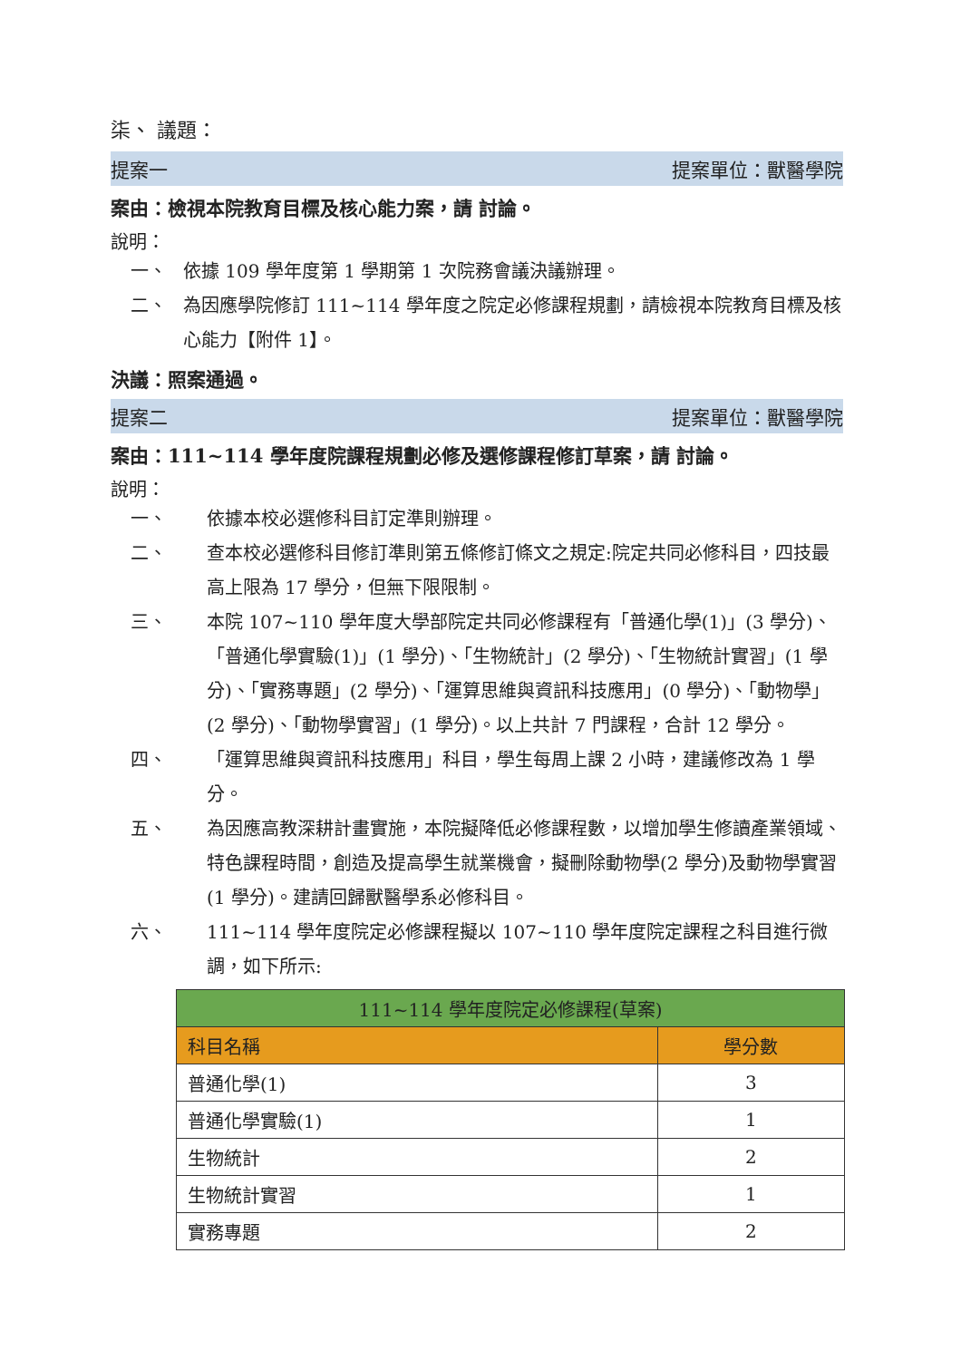柒、 議題：
提案一 提案單位：獸醫學院
案由：檢視本院教育目標及核心能力案，請 討論。
說明：
一、 依據 109 學年度第 1 學期第 1 次院務會議決議辦理。
二、 為因應學院修訂 111~114 學年度之院定必修課程規劃，請檢視本院教育目標及核心能力【附件 1】。
決議：照案通過。
提案二 提案單位：獸醫學院
案由：111~114 學年度院課程規劃必修及選修課程修訂草案，請 討論。
說明：
一、 依據本校必選修科目訂定準則辦理。
二、 查本校必選修科目修訂準則第五條修訂條文之規定:院定共同必修科目，四技最高上限為 17 學分，但無下限限制。
三、 本院 107~110 學年度大學部院定共同必修課程有「普通化學(1)」(3 學分)、「普通化學實驗(1)」(1 學分)、「生物統計」(2 學分)、「生物統計實習」(1 學分)、「實務專題」(2 學分)、「運算思維與資訊科技應用」(0 學分)、「動物學」(2 學分)、「動物學實習」(1 學分)。以上共計 7 門課程，合計 12 學分。
四、 「運算思維與資訊科技應用」科目，學生每周上課 2 小時，建議修改為 1 學分。
五、 為因應高教深耕計畫實施，本院擬降低必修課程數，以增加學生修讀產業領域、特色課程時間，創造及提高學生就業機會，擬刪除動物學(2 學分)及動物學實習(1 學分)。建請回歸獸醫學系必修科目。
六、 111~114 學年度院定必修課程擬以 107~110 學年度院定課程之科目進行微調，如下所示:
| 111~114 學年度院定必修課程(草案) | |
| --- | --- |
| 科目名稱 | 學分數 |
| 普通化學(1) | 3 |
| 普通化學實驗(1) | 1 |
| 生物統計 | 2 |
| 生物統計實習 | 1 |
| 實務專題 | 2 |